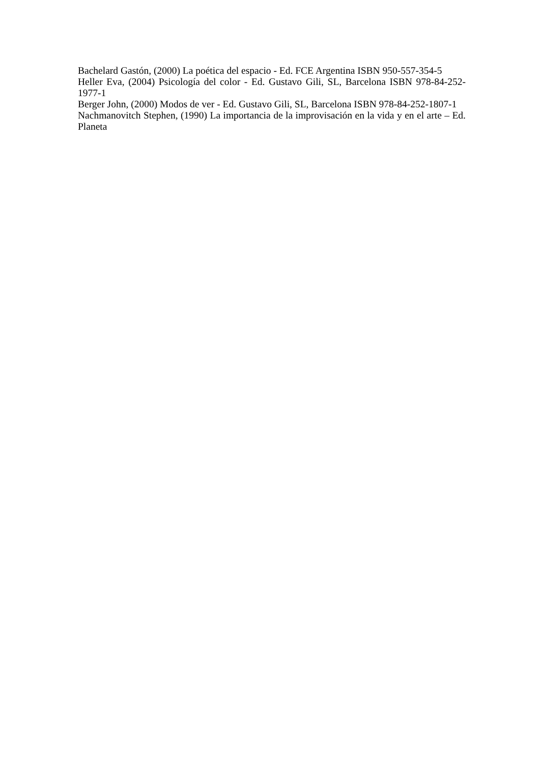Bachelard Gastón, (2000) La poética del espacio - Ed. FCE Argentina ISBN 950-557-354-5
Heller Eva, (2004) Psicología del color - Ed. Gustavo Gili, SL, Barcelona ISBN 978-84-252-1977-1
Berger John, (2000) Modos de ver - Ed. Gustavo Gili, SL, Barcelona ISBN 978-84-252-1807-1
Nachmanovitch Stephen, (1990) La importancia de la improvisación en la vida y en el arte – Ed. Planeta